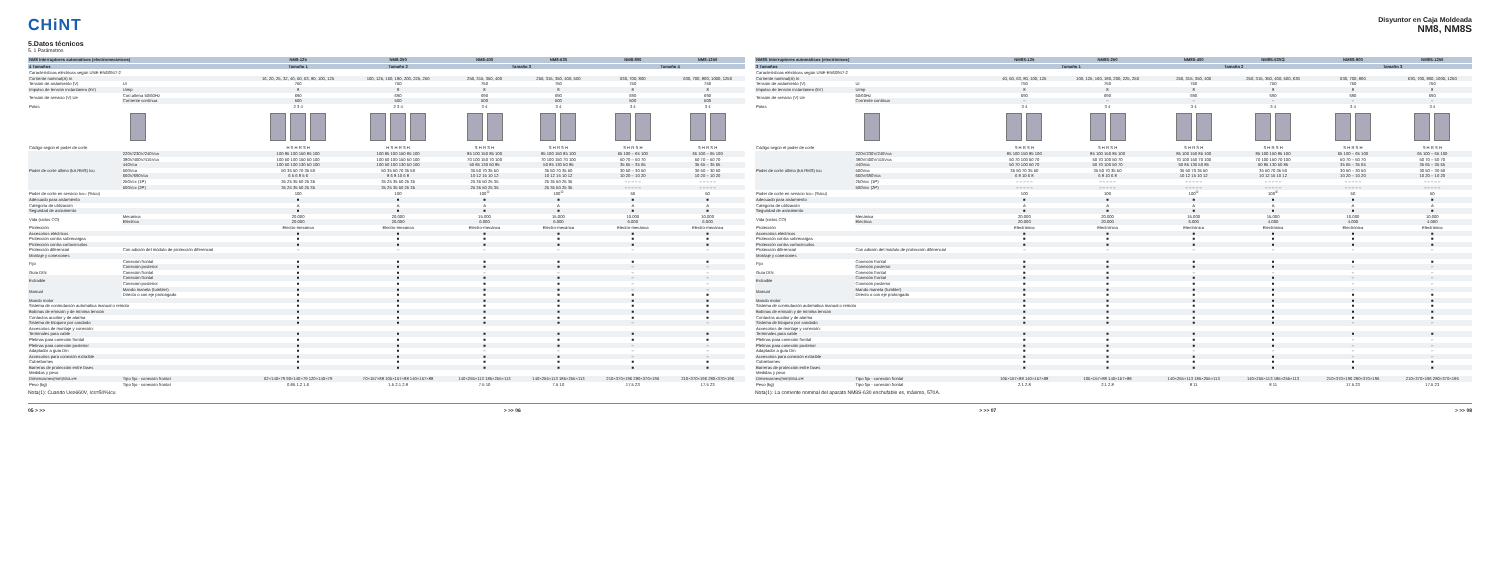CHiNT
Disyuntor en Caja Moldeada
NM8, NM8S
5.Datos técnicos
5. 1 Parámetros
| NM8 Interruptores automáticos (electromecánicos) | | NM8-125 | NM8-250 | NM8-400 | NM8-630 | NM8-800 | NM8-1250 |
| --- | --- | --- | --- | --- | --- | --- | --- |
| 4 Tamaños | | Tamaño 1 | Tamaño 2 | Tamaño 3 | | Tamaño 4 | |
| Características eléctricas según UNE-EN60947-2 | | | | | | | |
| Corriente nominal(A) In | | 16, 20, 25, 32, 40, 50, 63, 80, 100, 125 | 100, 125, 160, 180, 200, 225, 250 | 250, 315, 350, 400 | 250, 315, 350, 400, 500 | 630, 700, 800 | 630, 700, 800, 1000, 1250 |
| Tensión de aislamiento (V) | Ui | 750 | 750 | 750 | 750 | 750 | 750 |
| Impulso de tensión instantáneo (kV) | Uimp | 8 | 8 | 8 | 8 | 8 | 8 |
| Tensión de servicio (V) Ue | Corr.altena 50/60Hz | 690 | 690 | 690 | 690 | 690 | 690 |
| | Corriente contínua | 500 | 500 | 500 | 500 | 500 | 500 |
| Polos | | 2 3 4 | 2 3 4 | 3 4 | 3 4 | 3 4 | 3 4 |
| Código según el poder de corte | | H S H R S H | H S H R S H | S H R S H | S H R S H | S H R S H | S H R S H |
| Poder de corte último (kA RMS) Icu | 220V/230V/240Vca | 100 85 100 150 85 100 | 100 85 100 150 85 100 | 85 100 150 85 100 | 85 100 150 85 100 | 65 100 – 65 100 | 65 100 – 65 100 |
| | 380V/400V/415Vca | 100 50 100 150 50 100 | 100 50 100 150 50 100 | 70 100 150 70 100 | 70 100 150 70 100 | 50 70 – 50 70 | 50 70 – 50 70 |
| | 440Vca | 100 50 100 130 50 100 | 100 50 100 130 50 100 | 50 85 130 50 85 | 50 85 130 50 85 | 35 65 – 35 65 | 35 65 – 35 65 |
| | 500Vca | 50 35 50 70 35 50 | 50 35 50 70 35 50 | 35 50 70 35 50 | 35 50 70 35 50 | 30 50 – 30 50 | 30 50 – 30 50 |
| | 660V/690Vca | 6 5 6 8 5 6 | 8 6 8 10 6 8 | 10 12 15 10 12 | 10 12 15 10 12 | 10 20 – 10 20 | 10 20 – 10 20 |
| | 250Vcc (1P) | 35 25 35 50 25 35 | 35 25 35 50 25 35 | 25 35 50 25 35 | 25 35 50 25 35 | – – – – – | – – – – – |
| | 500Vcc (2P) | 35 25 35 50 25 35 | 35 25 35 50 25 35 | 25 35 50 25 35 | 25 35 50 25 35 | – – – – – | – – – – – |
| Poder de corte en servicio Ics= (%Icu) | | 100 | 100 | 100<sup>①</sup> | 100<sup>①</sup> | 50 | 50 |
| Adecuado para aislamiento | | ■ | ■ | ■ | ■ | ■ | ■ |
| Categoría de utilización | | A | A | A | A | A | A |
| Seguridad de aislamiento | | ■ | ■ | ■ | ■ | ■ | ■ |
| Vida (ciclos CO) | Mecánica | 20.000 | 20.000 | 15.000 | 15.000 | 10.000 | 10.000 |
| | Eléctrica | 20.000 | 20.000 | 6.000 | 6.000 | 6.000 | 6.000 |
| Protección | | Electro-mecánca | Electro-mecánca | Electro-mecánca | Electro-mecánca | Electro-mecánca | Electro-mecánca |
| Accesorios eléctricos | | ■ | ■ | ■ | ■ | ■ | ■ |
| Protección contra sobrecargas | | ■ | ■ | ■ | ■ | ■ | ■ |
| Protección contra cortocircuitos | | ■ | ■ | ■ | ■ | ■ | ■ |
| Protección diferencial | Con adición del módulo de protección diferencial | – | – | – | – | – | – |
| Montaje y conexiones | | | | | | | |
| Fijo | Conexión frontal | ■ | ■ | ■ | ■ | ■ | ■ |
| | Conexión posterior | ■ | ■ | ■ | ■ | – | – |
| Guía DIN | Conexión frontal | ■ | ■ | – | – | – | – |
| Extraible | Conexión frontal | ■ | ■ | ■ | ■ | – | – |
| | Conexión posterior | ■ | ■ | ■ | ■ | – | – |
| Manual | Mando maneta (tumbler) | ■ | ■ | ■ | ■ | – | – |
| | Directo o con eje prolongado | ■ | ■ | ■ | ■ | ■ | ■ |
| Mando motor | | ■ | ■ | ■ | ■ | ■ | ■ |
| Sistema de conmutación automática manual o remoto | | ■ | ■ | ■ | ■ | ■ | ■ |
| Bobinas de emisión y de mínima tensión | | ■ | ■ | ■ | ■ | ■ | ■ |
| Contactos auxiliar y de alarma | | ■ | ■ | ■ | ■ | ■ | ■ |
| Sistema de bloqueo por candado | | ■ | ■ | ■ | ■ | – | – |
| Accesorios de montaje y conexión: | | | | | | | |
| Terminales para cable | | ■ | ■ | ■ | ■ | ■ | ■ |
| Pletinas para conexión frontal | | ■ | ■ | ■ | ■ | ■ | ■ |
| Pletinas para conexión posterior | | ■ | ■ | ■ | ■ | – | – |
| Adaptador a guía Din | | ■ | ■ | – | – | – | – |
| Accesorios para conexión extraíble | | ■ | ■ | ■ | ■ | – | – |
| Cubrebornes | | ■ | ■ | ■ | ■ | ■ | ■ |
| Barreras de protección entre fases | | ■ | ■ | ■ | ■ | ■ | ■ |
| Medidas y peso | | | | | | | |
| Dimensiones(mm)WxLxH | Tipo fijo - conexión frontal | 62×140×79 90×140×79 120×140×79 | 70×157×88 105×157×88 140×157×88 | 140×255×113 185×255×113 | 140×255×113 185×255×113 | 210×370×196 280×370×196 | 210×370×196 280×370×196 |
| Peso (kg) | Tipo fijo - conexión frontal | 0.85 1.2 1.6 | 1.5 2.1 2.8 | 7.5 10 | 7.5 10 | 17.5 23 | 17.5 23 |
Nota(1): Cuando Ue≥660V, Ics=50%Icu
| NM8S Interruptores automáticos (electrónicos) | | NM8S-125 | NM8S-250 | NM8S-400 | NM8S-630① | NM8S-800 | NM8S-1250 |
| --- | --- | --- | --- | --- | --- | --- | --- |
| 3 Tamaños | | Tamaño 1 | | Tamaño 2 | | Tamaño 3 | |
| Características eléctricas según UNE-EN60947-2 | | | | | | | |
| Corriente nominal(A) In | | 40, 50, 63, 80, 100, 125 | 100, 125, 160, 180, 200, 225, 250 | 250, 315, 350, 400 | 250, 315, 350, 400, 500, 630 | 630, 700, 800 | 630, 700, 800, 1000, 1250 |
| Tensión de aislamiento (V) | Ui | 750 | 750 | 750 | 750 | 750 | 750 |
| Impulso de tensión instantáneo (kV) | Uimp | 8 | 8 | 8 | 8 | 8 | 8 |
| Tensión de servicio (V) Ue | 50/60Hz | 690 | 690 | 690 | 690 | 690 | 690 |
| | Corriente contínua | – | – | – | – | – | – |
| Polos | | 3 4 | 3 4 | 3 4 | 3 4 | 3 4 | 3 4 |
| Código según el poder de corte | | S H R S H | S H R S H | S H R S H | S H R S H | S H R S H | S H R S H |
| Poder de corte último (kA RMS) Icu | 220V/230V/240Vca | 85 100 150 85 100 | 85 100 150 85 100 | 85 100 150 85 100 | 85 100 150 85 100 | 65 100 – 65 100 | 65 100 – 65 100 |
| | 380V/400V/415Vca | 50 70 100 50 70 | 50 70 100 50 70 | 70 100 150 70 100 | 70 100 150 70 100 | 50 70 – 50 70 | 50 70 – 50 70 |
| | 440Vca | 50 70 100 50 70 | 50 70 100 50 70 | 50 85 130 50 85 | 50 85 130 50 85 | 35 65 – 35 65 | 35 65 – 35 65 |
| | 500Vca | 35 50 70 35 50 | 35 50 70 35 50 | 35 50 70 35 50 | 35 50 70 35 50 | 30 50 – 30 50 | 30 50 – 30 50 |
| | 660V/690Vca | 6 8 10 6 8 | 6 8 10 6 8 | 10 12 15 10 12 | 10 12 15 10 12 | 10 20 – 10 20 | 10 20 – 10 20 |
| | 250Vcc (1P) | – – – – – | – – – – – | – – – – – | – – – – – | – – – – – | – – – – – |
| | 500Vcc (2P) | – – – – – | – – – – – | – – – – – | – – – – – | – – – – – | – – – – – |
| Poder de corte en servicio Ics= (%Icu) | | 100 | 100 | 100<sup>①</sup> | 100<sup>①</sup> | 50 | 50 |
| Adecuado para aislamiento | | ■ | ■ | ■ | ■ | ■ | ■ |
| Categoría de utilización | | A | A | A | A | A | A |
| Seguridad de aislamiento | | ■ | ■ | ■ | ■ | ■ | ■ |
| Vida (ciclos CO) | Mecánica | 20.000 | 20.000 | 15.000 | 15.000 | 10.000 | 10.000 |
| | Eléctrica | 20.000 | 20.000 | 6.000 | 4.000 | 4.000 | 4.000 |
| Protección | | Electrónica | Electrónica | Electrónica | Electrónica | Electrónica | Electrónica |
| Accesorios eléctricos | | ■ | ■ | ■ | ■ | ■ | ■ |
| Protección contra sobrecargas | | ■ | ■ | ■ | ■ | ■ | ■ |
| Protección contra cortocircuitos | | ■ | ■ | ■ | ■ | ■ | ■ |
| Protección diferencial | Con adición del módulo de protección diferencial | – | – | – | – | – | – |
| Montaje y conexiones | | | | | | | |
| Fijo | Conexión frontal | ■ | ■ | ■ | ■ | ■ | ■ |
| | Conexión posterior | ■ | ■ | ■ | ■ | – | – |
| Guía DIN | Conexión frontal | ■ | ■ | – | – | – | – |
| Extraible | Conexión frontal | ■ | ■ | ■ | ■ | – | – |
| | Conexión posterior | ■ | ■ | ■ | ■ | – | – |
| Manual | Mando maneta (tumbler) | ■ | ■ | ■ | ■ | – | – |
| | Directo o con eje prolongado | ■ | ■ | ■ | ■ | ■ | ■ |
| Mando motor | | ■ | ■ | ■ | ■ | ■ | ■ |
| Sistema de conmutación automática manual o remoto | | ■ | ■ | ■ | ■ | ■ | ■ |
| Bobinas de emisión y de mínima tensión | | ■ | ■ | ■ | ■ | ■ | ■ |
| Contactos auxiliar y de alarma | | ■ | ■ | ■ | ■ | ■ | ■ |
| Sistema de bloqueo por candado | | ■ | ■ | ■ | ■ | – | – |
| Accesorios de montaje y conexión: | | | | | | | |
| Terminales para cable | | ■ | ■ | ■ | ■ | ■ | ■ |
| Pletinas para conexión frontal | | ■ | ■ | ■ | ■ | – | – |
| Pletinas para conexión posterior | | ■ | ■ | ■ | ■ | – | – |
| Adaptador a guía Din | | ■ | ■ | – | – | – | – |
| Accesorios para conexión extraíble | | ■ | ■ | ■ | ■ | – | – |
| Cubrebornes | | ■ | ■ | ■ | ■ | ■ | ■ |
| Barreras de protección entre fases | | ■ | ■ | ■ | ■ | ■ | ■ |
| Medidas y peso | | | | | | | |
| Dimensiones(mm)WxLxH | Tipo fijo - conexión frontal | 105×157×88 140×157×88 | 105×157×88 140×157×88 | 140×255×113 185×255×113 | 140×255×113 185×255×113 | 210×370×196 280×370×196 | 210×370×196 280×370×196 |
| Peso (kg) | Tipo fijo - conexión frontal | 2.1 2.8 | 2.1 2.8 | 8 11 | 8 11 | 17.5 23 | 17.5 23 |
Nota(1): La corriente nominal del aparato NM8S-630 enchufable es, máximo, 570A.
05 > >> > >> 06 > >> 07 > >> 08